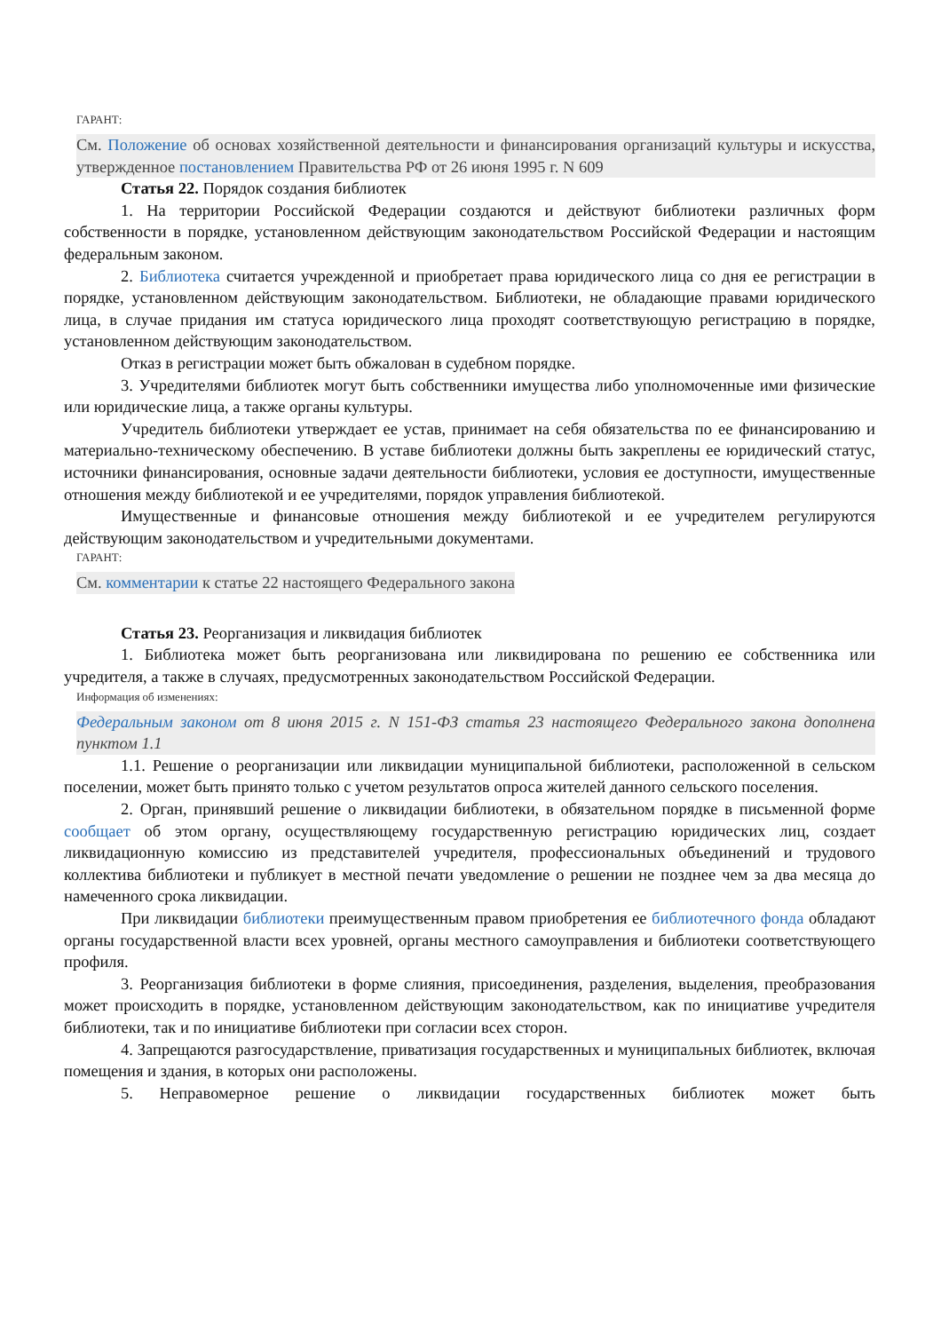ГАРАНТ:
См. Положение об основах хозяйственной деятельности и финансирования организаций культуры и искусства, утвержденное постановлением Правительства РФ от 26 июня 1995 г. N 609
Статья 22. Порядок создания библиотек
1. На территории Российской Федерации создаются и действуют библиотеки различных форм собственности в порядке, установленном действующим законодательством Российской Федерации и настоящим федеральным законом.
2. Библиотека считается учрежденной и приобретает права юридического лица со дня ее регистрации в порядке, установленном действующим законодательством. Библиотеки, не обладающие правами юридического лица, в случае придания им статуса юридического лица проходят соответствующую регистрацию в порядке, установленном действующим законодательством.
Отказ в регистрации может быть обжалован в судебном порядке.
3. Учредителями библиотек могут быть собственники имущества либо уполномоченные ими физические или юридические лица, а также органы культуры.
Учредитель библиотеки утверждает ее устав, принимает на себя обязательства по ее финансированию и материально-техническому обеспечению. В уставе библиотеки должны быть закреплены ее юридический статус, источники финансирования, основные задачи деятельности библиотеки, условия ее доступности, имущественные отношения между библиотекой и ее учредителями, порядок управления библиотекой.
Имущественные и финансовые отношения между библиотекой и ее учредителем регулируются действующим законодательством и учредительными документами.
ГАРАНТ:
См. комментарии к статье 22 настоящего Федерального закона
Статья 23. Реорганизация и ликвидация библиотек
1. Библиотека может быть реорганизована или ликвидирована по решению ее собственника или учредителя, а также в случаях, предусмотренных законодательством Российской Федерации.
Информация об изменениях:
Федеральным законом от 8 июня 2015 г. N 151-ФЗ статья 23 настоящего Федерального закона дополнена пунктом 1.1
1.1. Решение о реорганизации или ликвидации муниципальной библиотеки, расположенной в сельском поселении, может быть принято только с учетом результатов опроса жителей данного сельского поселения.
2. Орган, принявший решение о ликвидации библиотеки, в обязательном порядке в письменной форме сообщает об этом органу, осуществляющему государственную регистрацию юридических лиц, создает ликвидационную комиссию из представителей учредителя, профессиональных объединений и трудового коллектива библиотеки и публикует в местной печати уведомление о решении не позднее чем за два месяца до намеченного срока ликвидации.
При ликвидации библиотеки преимущественным правом приобретения ее библиотечного фонда обладают органы государственной власти всех уровней, органы местного самоуправления и библиотеки соответствующего профиля.
3. Реорганизация библиотеки в форме слияния, присоединения, разделения, выделения, преобразования может происходить в порядке, установленном действующим законодательством, как по инициативе учредителя библиотеки, так и по инициативе библиотеки при согласии всех сторон.
4. Запрещаются разгосударствление, приватизация государственных и муниципальных библиотек, включая помещения и здания, в которых они расположены.
5. Неправомерное решение о ликвидации государственных библиотек может быть